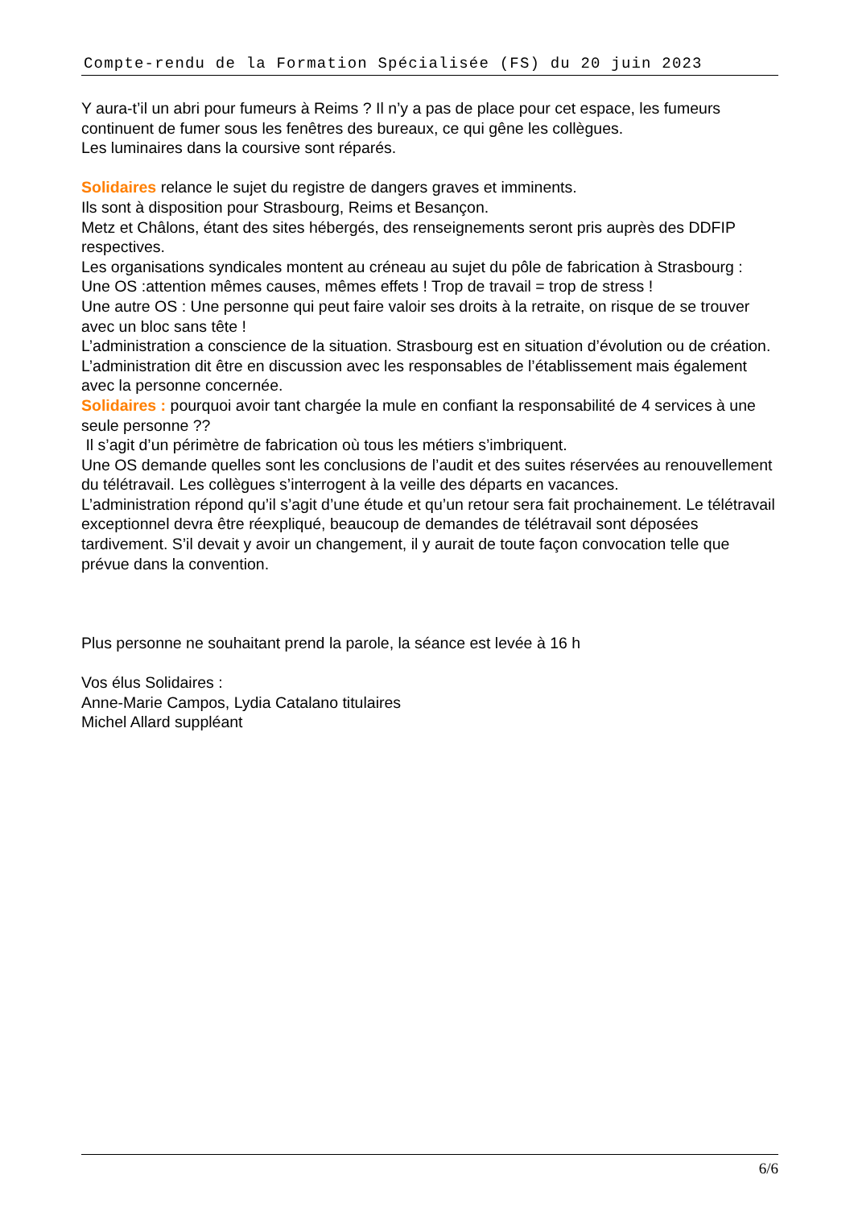Compte-rendu de la Formation Spécialisée (FS) du 20 juin 2023
Y aura-t’il un abri pour fumeurs à Reims ? Il n’y a pas de place pour cet espace, les fumeurs continuent de fumer sous les fenêtres des bureaux, ce qui gêne les collègues.
Les luminaires dans la coursive sont réparés.
Solidaires relance le sujet du registre de dangers graves et imminents.
Ils sont à disposition pour Strasbourg, Reims et Besançon.
Metz et Châlons, étant des sites hébergés, des renseignements seront pris auprès des DDFIP respectives.
Les organisations syndicales montent au créneau au sujet du pôle de fabrication à Strasbourg :
Une OS :attention mêmes causes, mêmes effets ! Trop de travail = trop de stress !
Une autre OS : Une personne qui peut faire valoir ses droits à la retraite, on risque de se trouver avec un bloc sans tête !
L’administration a conscience de la situation. Strasbourg est en situation d’évolution ou de création. L’administration dit être en discussion avec les responsables de l’établissement mais également avec la personne concernée.
Solidaires : pourquoi avoir tant chargée la mule en confiant la responsabilité de 4 services à une seule personne ??
Il s’agit d’un périmètre de fabrication où tous les métiers s’imbriquent.
Une OS demande quelles sont les conclusions de l’audit et des suites réservées au renouvellement du télétravail. Les collègues s’interrogent à la veille des départs en vacances.
L’administration répond qu’il s’agit d’une étude et qu’un retour sera fait prochainement. Le télétravail exceptionnel devra être réexpliqué, beaucoup de demandes de télétravail sont déposées tardivement. S’il devait y avoir un changement, il y aurait de toute façon convocation telle que prévue dans la convention.
Plus personne ne souhaitant prend la parole, la séance est levée à 16 h
Vos élus Solidaires :
Anne-Marie Campos, Lydia Catalano titulaires
Michel Allard suppléant
6/6